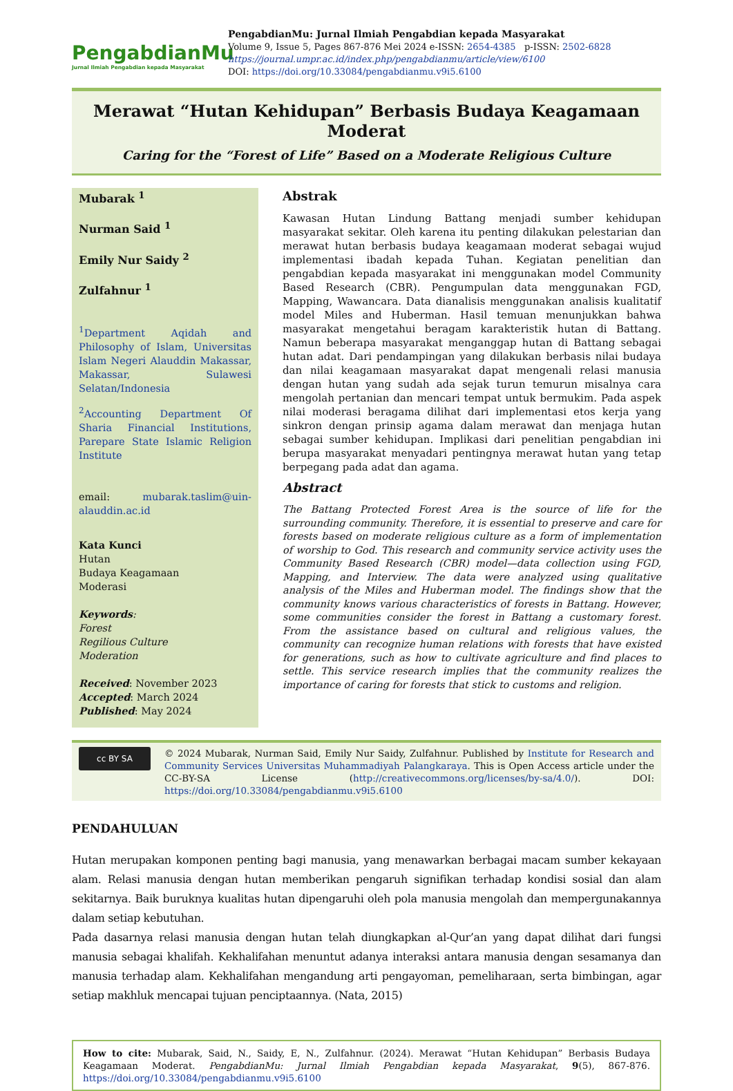PengabdianMu
Jurnal Ilmiah Pengabdian kepada Masyarakat
PengabdianMu: Jurnal Ilmiah Pengabdian kepada Masyarakat
Volume 9, Issue 5, Pages 867-876 Mei 2024 e-ISSN: 2654-4385 p-ISSN: 2502-6828
https://journal.umpr.ac.id/index.php/pengabdianmu/article/view/6100
DOI: https://doi.org/10.33084/pengabdianmu.v9i5.6100
Merawat “Hutan Kehidupan” Berbasis Budaya Keagamaan Moderat
Caring for the “Forest of Life” Based on a Moderate Religious Culture
Mubarak <sup>1</sup>
Nurman Said <sup>1</sup>
Emily Nur Saidy <sup>2</sup>
Zulfahnur <sup>1</sup>
<sup>1</sup> Department Aqidah and Philosophy of Islam, Universitas Islam Negeri Alauddin Makassar, Makassar, Sulawesi Selatan/Indonesia
<sup>2</sup> Accounting Department Of Sharia Financial Institutions, Parepare State Islamic Religion Institute
email: mubarak.taslim@uin-alauddin.ac.id
Kata Kunci
Hutan
Budaya Keagamaan
Moderasi
Keywords:
Forest
Regilious Culture
Moderation
Received: November 2023
Accepted: March 2024
Published: May 2024
Abstrak
Kawasan Hutan Lindung Battang menjadi sumber kehidupan masyarakat sekitar. Oleh karena itu penting dilakukan pelestarian dan merawat hutan berbasis budaya keagamaan moderat sebagai wujud implementasi ibadah kepada Tuhan. Kegiatan penelitian dan pengabdian kepada masyarakat ini menggunakan model Community Based Research (CBR). Pengumpulan data menggunakan FGD, Mapping, Wawancara. Data dianalisis menggunakan analisis kualitatif model Miles and Huberman. Hasil temuan menunjukkan bahwa masyarakat mengetahui beragam karakteristik hutan di Battang. Namun beberapa masyarakat menganggap hutan di Battang sebagai hutan adat. Dari pendampingan yang dilakukan berbasis nilai budaya dan nilai keagamaan masyarakat dapat mengenali relasi manusia dengan hutan yang sudah ada sejak turun temurun misalnya cara mengolah pertanian dan mencari tempat untuk bermukim. Pada aspek nilai moderasi beragama dilihat dari implementasi etos kerja yang sinkron dengan prinsip agama dalam merawat dan menjaga hutan sebagai sumber kehidupan. Implikasi dari penelitian pengabdian ini berupa masyarakat menyadari pentingnya merawat hutan yang tetap berpegang pada adat dan agama.
Abstract
The Battang Protected Forest Area is the source of life for the surrounding community. Therefore, it is essential to preserve and care for forests based on moderate religious culture as a form of implementation of worship to God. This research and community service activity uses the Community Based Research (CBR) model—data collection using FGD, Mapping, and Interview. The data were analyzed using qualitative analysis of the Miles and Huberman model. The findings show that the community knows various characteristics of forests in Battang. However, some communities consider the forest in Battang a customary forest. From the assistance based on cultural and religious values, the community can recognize human relations with forests that have existed for generations, such as how to cultivate agriculture and find places to settle. This service research implies that the community realizes the importance of caring for forests that stick to customs and religion.
cc BY SA
© 2024 Mubarak, Nurman Said, Emily Nur Saidy, Zulfahnur. Published by Institute for Research and Community Services Universitas Muhammadiyah Palangkaraya. This is Open Access article under the CC-BY-SA License (http://creativecommons.org/licenses/by-sa/4.0/). DOI: https://doi.org/10.33084/pengabdianmu.v9i5.6100
PENDAHULUAN
Hutan merupakan komponen penting bagi manusia, yang menawarkan berbagai macam sumber kekayaan alam. Relasi manusia dengan hutan memberikan pengaruh signifikan terhadap kondisi sosial dan alam sekitarnya. Baik buruknya kualitas hutan dipengaruhi oleh pola manusia mengolah dan mempergunakannya dalam setiap kebutuhan.
Pada dasarnya relasi manusia dengan hutan telah diungkapkan al-Qur’an yang dapat dilihat dari fungsi manusia sebagai khalifah. Kekhalifahan menuntut adanya interaksi antara manusia dengan sesamanya dan manusia terhadap alam. Kekhalifahan mengandung arti pengayoman, pemeliharaan, serta bimbingan, agar setiap makhluk mencapai tujuan penciptaannya. (Nata, 2015)
How to cite: Mubarak, Said, N., Saidy, E, N., Zulfahnur. (2024). Merawat “Hutan Kehidupan” Berbasis Budaya Keagamaan Moderat. PengabdianMu: Jurnal Ilmiah Pengabdian kepada Masyarakat, 9(5), 867-876. https://doi.org/10.33084/pengabdianmu.v9i5.6100